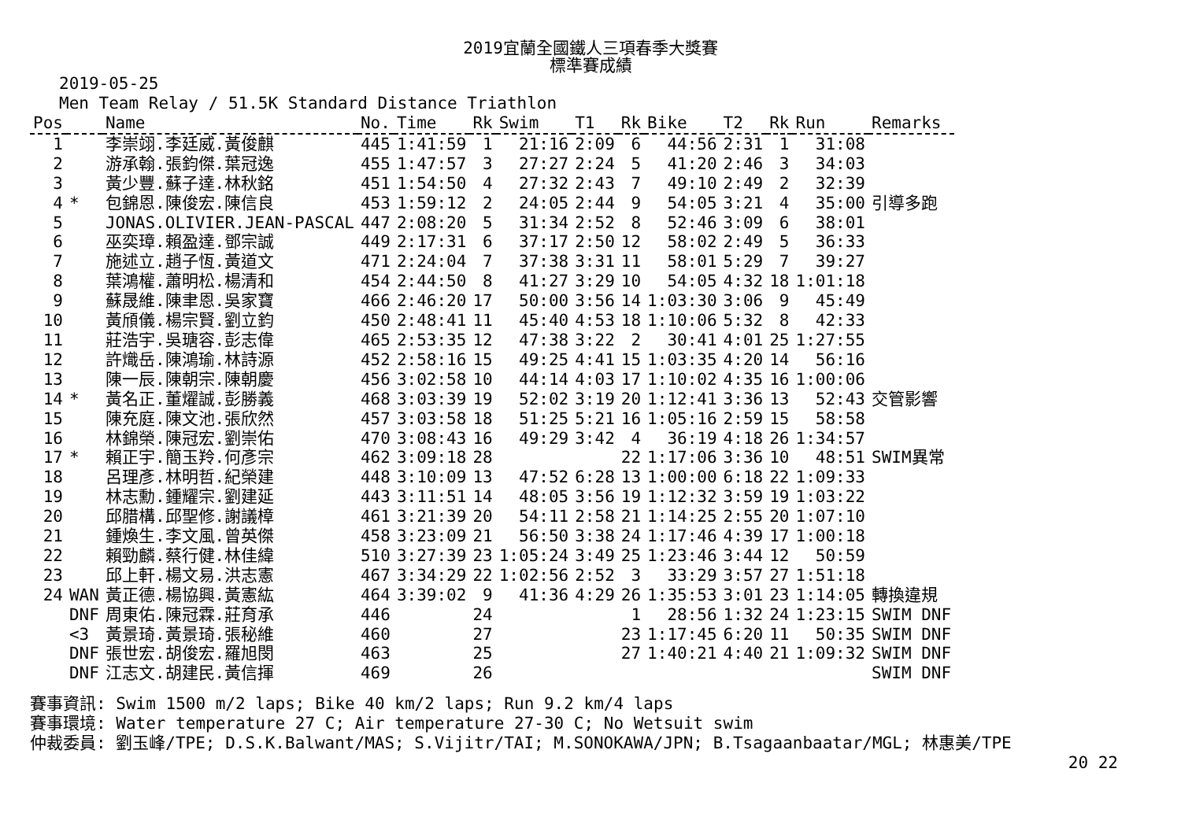2019宜蘭全國鐵人三項春季大獎賽
標準賽成績
2019-05-25
Men Team Relay / 51.5K Standard Distance Triathlon
| Pos | | Name | No. | Time | Rk | Swim | T1 | Rk | Bike | T2 | Rk | Run | Remarks |
| --- | --- | --- | --- | --- | --- | --- | --- | --- | --- | --- | --- | --- | --- |
| 1 | | 李崇翊.李廷威.黃俊麒 | 445 | 1:41:59 | 1 | 21:16 | 2:09 | 6 | 44:56 | 2:31 | 1 | 31:08 | |
| 2 | | 游承翰.張鈞傑.葉冠逸 | 455 | 1:47:57 | 3 | 27:27 | 2:24 | 5 | 41:20 | 2:46 | 3 | 34:03 | |
| 3 | | 黃少豐.蘇子達.林秋銘 | 451 | 1:54:50 | 4 | 27:32 | 2:43 | 7 | 49:10 | 2:49 | 2 | 32:39 | |
| 4 | * | 包錦恩.陳俊宏.陳信良 | 453 | 1:59:12 | 2 | 24:05 | 2:44 | 9 | 54:05 | 3:21 | 4 | 35:00 | 引導多跑 |
| 5 | | JONAS.OLIVIER.JEAN-PASCAL | 447 | 2:08:20 | 5 | 31:34 | 2:52 | 8 | 52:46 | 3:09 | 6 | 38:01 | |
| 6 | | 巫奕璋.賴盈達.鄧宗誠 | 449 | 2:17:31 | 6 | 37:17 | 2:50 | 12 | 58:02 | 2:49 | 5 | 36:33 | |
| 7 | | 施述立.趙子恆.黃道文 | 471 | 2:24:04 | 7 | 37:38 | 3:31 | 11 | 58:01 | 5:29 | 7 | 39:27 | |
| 8 | | 葉鴻權.蕭明松.楊清和 | 454 | 2:44:50 | 8 | 41:27 | 3:29 | 10 | 54:05 | 4:32 | 18 | 1:01:18 | |
| 9 | | 蘇晟維.陳聿恩.吳家寶 | 466 | 2:46:20 | 17 | 50:00 | 3:56 | 14 | 1:03:30 | 3:06 | 9 | 45:49 | |
| 10 | | 黃頎儀.楊宗賢.劉立鈞 | 450 | 2:48:41 | 11 | 45:40 | 4:53 | 18 | 1:10:06 | 5:32 | 8 | 42:33 | |
| 11 | | 莊浩宇.吳瑭容.彭志偉 | 465 | 2:53:35 | 12 | 47:38 | 3:22 | 2 | 30:41 | 4:01 | 25 | 1:27:55 | |
| 12 | | 許熾岳.陳鴻瑜.林詩源 | 452 | 2:58:16 | 15 | 49:25 | 4:41 | 15 | 1:03:35 | 4:20 | 14 | 56:16 | |
| 13 | | 陳一辰.陳朝宗.陳朝慶 | 456 | 3:02:58 | 10 | 44:14 | 4:03 | 17 | 1:10:02 | 4:35 | 16 | 1:00:06 | |
| 14 | * | 黃名正.董燿誠.彭勝義 | 468 | 3:03:39 | 19 | 52:02 | 3:19 | 20 | 1:12:41 | 3:36 | 13 | 52:43 | 交管影響 |
| 15 | | 陳充庭.陳文池.張欣然 | 457 | 3:03:58 | 18 | 51:25 | 5:21 | 16 | 1:05:16 | 2:59 | 15 | 58:58 | |
| 16 | | 林錦榮.陳冠宏.劉崇佑 | 470 | 3:08:43 | 16 | 49:29 | 3:42 | 4 | 36:19 | 4:18 | 26 | 1:34:57 | |
| 17 | * | 賴正宇.簡玉羚.何彥宗 | 462 | 3:09:18 | 28 | | | 22 | 1:17:06 | 3:36 | 10 | 48:51 | SWIM異常 |
| 18 | | 呂理彥.林明哲.紀榮建 | 448 | 3:10:09 | 13 | 47:52 | 6:28 | 13 | 1:00:00 | 6:18 | 22 | 1:09:33 | |
| 19 | | 林志勳.鍾耀宗.劉建延 | 443 | 3:11:51 | 14 | 48:05 | 3:56 | 19 | 1:12:32 | 3:59 | 19 | 1:03:22 | |
| 20 | | 邱腊構.邱聖修.謝議樟 | 461 | 3:21:39 | 20 | 54:11 | 2:58 | 21 | 1:14:25 | 2:55 | 20 | 1:07:10 | |
| 21 | | 鍾煥生.李文風.曾英傑 | 458 | 3:23:09 | 21 | 56:50 | 3:38 | 24 | 1:17:46 | 4:39 | 17 | 1:00:18 | |
| 22 | | 賴勁麟.蔡行健.林佳緯 | 510 | 3:27:39 | 23 | 1:05:24 | 3:49 | 25 | 1:23:46 | 3:44 | 12 | 50:59 | |
| 23 | | 邱上軒.楊文易.洪志憲 | 467 | 3:34:29 | 22 | 1:02:56 | 2:52 | 3 | 33:29 | 3:57 | 27 | 1:51:18 | |
| 24 | WAN | 黃正德.楊協興.黃憲紘 | 464 | 3:39:02 | 9 | 41:36 | 4:29 | 26 | 1:35:53 | 3:01 | 23 | 1:14:05 | 轉換違規 |
| | DNF | 周東佑.陳冠霖.莊育承 | 446 | | 24 | | | 1 | 28:56 | 1:32 | 24 | 1:23:15 | SWIM DNF |
| | <3 | 黃景琦.黃景琦.張秘維 | 460 | | 27 | | | 23 | 1:17:45 | 6:20 | 11 | 50:35 | SWIM DNF |
| | DNF | 張世宏.胡俊宏.羅旭閔 | 463 | | 25 | | | 27 | 1:40:21 | 4:40 | 21 | 1:09:32 | SWIM DNF |
| | DNF | 江志文.胡建民.黃信揮 | 469 | | 26 | | | | | | | | SWIM DNF |
賽事資訊: Swim 1500 m/2 laps; Bike 40 km/2 laps; Run 9.2 km/4 laps
賽事環境: Water temperature 27 C; Air temperature 27-30 C; No Wetsuit swim
仲裁委員: 劉玉峰/TPE; D.S.K.Balwant/MAS; S.Vijitr/TAI; M.SONOKAWA/JPN; B.Tsagaanbaatar/MGL; 林惠美/TPE
20 22